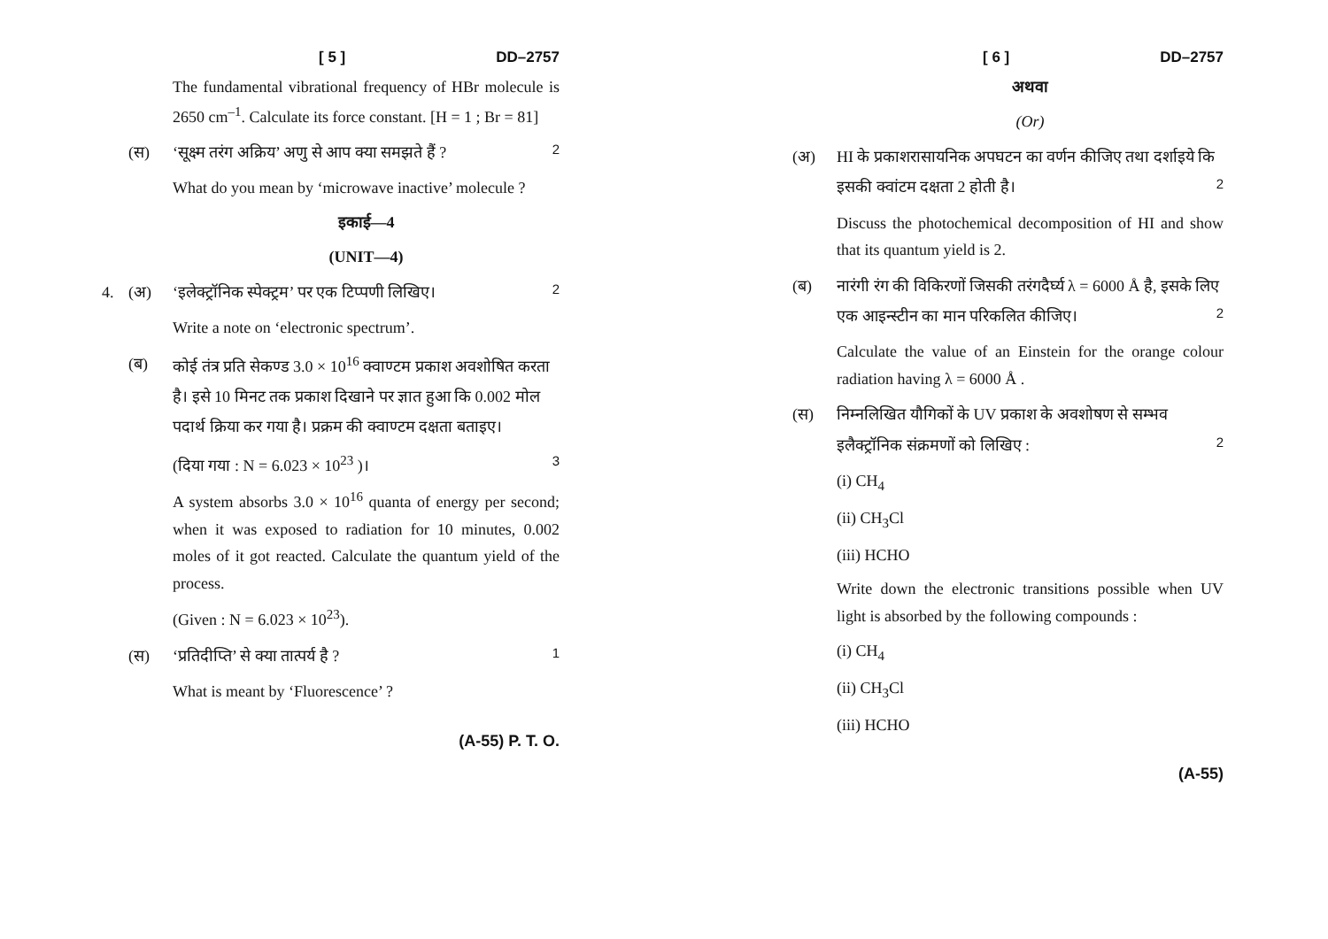[ 5 ] DD–2757
The fundamental vibrational frequency of HBr molecule is 2650 cm<sup>–1</sup>. Calculate its force constant. [H = 1 ; Br = 81]
(स) ‘सूक्ष्म तरंग अक्रिय’ अणु से आप क्या समझते हैं ? 2
What do you mean by ‘microwave inactive’ molecule ?
इकाई—4
(UNIT—4)
4. (अ) ‘इलेक्ट्रॉनिक स्पेक्ट्रम’ पर एक टिप्पणी लिखिए। 2
Write a note on ‘electronic spectrum’.
(ब) कोई तंत्र प्रति सेकण्ड 3.0 × 10<sup>16</sup> क्वाण्टम प्रकाश अवशोषित करता है। इसे 10 मिनट तक प्रकाश दिखाने पर ज्ञात हुआ कि 0.002 मोल पदार्थ क्रिया कर गया है। प्रक्रम की क्वाण्टम दक्षता बताइए।
(दिया गया : N = 6.023 × 10<sup>23</sup> )। 3
A system absorbs 3.0 × 10<sup>16</sup> quanta of energy per second; when it was exposed to radiation for 10 minutes, 0.002 moles of it got reacted. Calculate the quantum yield of the process.
(Given : N = 6.023 × 10<sup>23</sup>).
(स) ‘प्रतिदीप्ति’ से क्या तात्पर्य है ? 1
What is meant by ‘Fluorescence’ ?
(A-55) P. T. O.
[ 6 ] DD–2757
अथवा
(Or)
(अ) HI के प्रकाशरासायनिक अपघटन का वर्णन कीजिए तथा दर्शाइये कि इसकी क्वांटम दक्षता 2 होती है। 2
Discuss the photochemical decomposition of HI and show that its quantum yield is 2.
(ब) नारंगी रंग की विकिरणों जिसकी तरंगदैर्घ्य λ = 6000 Å है, इसके लिए एक आइन्स्टीन का मान परिकलित कीजिए। 2
Calculate the value of an Einstein for the orange colour radiation having λ = 6000 Å .
(स) निम्नलिखित यौगिकों के UV प्रकाश के अवशोषण से सम्भव इलैक्ट्रॉनिक संक्रमणों को लिखिए : 2
(i) CH<sub>4</sub>
(ii) CH<sub>3</sub>Cl
(iii) HCHO
Write down the electronic transitions possible when UV light is absorbed by the following compounds :
(i) CH<sub>4</sub>
(ii) CH<sub>3</sub>Cl
(iii) HCHO
(A-55)